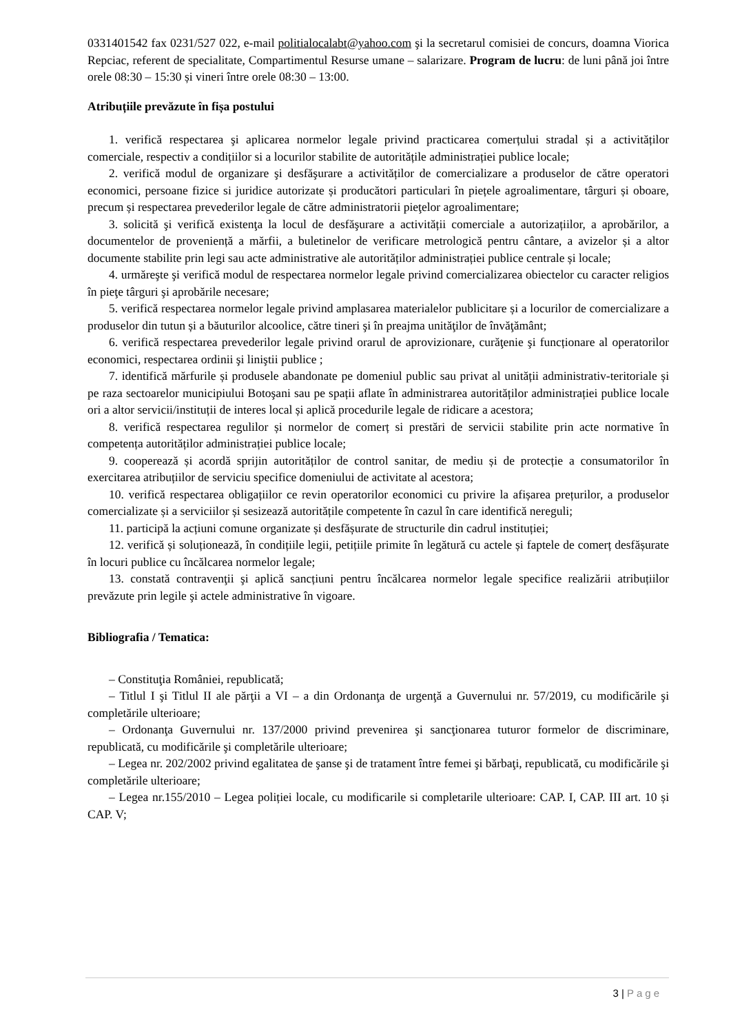0331401542 fax 0231/527 022, e-mail politialocalabt@yahoo.com şi la secretarul comisiei de concurs, doamna Viorica Repciac, referent de specialitate, Compartimentul Resurse umane – salarizare. Program de lucru: de luni până joi între orele 08:30 – 15:30 și vineri între orele 08:30 – 13:00.
Atribuțiile prevăzute în fișa postului
1. verifică respectarea şi aplicarea normelor legale privind practicarea comerțului stradal și a activităților comerciale, respectiv a condițiilor si a locurilor stabilite de autoritățile administrației publice locale;
2. verifică modul de organizare şi desfăşurare a activităților de comercializare a produselor de către operatori economici, persoane fizice si juridice autorizate și producători particulari în piețele agroalimentare, târguri și oboare, precum și respectarea prevederilor legale de către administratorii pieţelor agroalimentare;
3. solicită şi verifică existenţa la locul de desfăşurare a activității comerciale a autorizațiilor, a aprobărilor, a documentelor de proveniență a mărfii, a buletinelor de verificare metrologică pentru cântare, a avizelor și a altor documente stabilite prin legi sau acte administrative ale autorităților administrației publice centrale și locale;
4. urmăreşte şi verifică modul de respectarea normelor legale privind comercializarea obiectelor cu caracter religios în pieţe târguri şi aprobările necesare;
5. verifică respectarea normelor legale privind amplasarea materialelor publicitare și a locurilor de comercializare a produselor din tutun și a băuturilor alcoolice, către tineri şi în preajma unităţilor de învăţământ;
6. verifică respectarea prevederilor legale privind orarul de aprovizionare, curăţenie şi funcționare al operatorilor economici, respectarea ordinii şi liniştii publice ;
7. identifică mărfurile și produsele abandonate pe domeniul public sau privat al unității administrativ-teritoriale și pe raza sectoarelor municipiului Botoşani sau pe spații aflate în administrarea autorităților administrației publice locale ori a altor servicii/instituții de interes local și aplică procedurile legale de ridicare a acestora;
8. verifică respectarea regulilor și normelor de comerț si prestări de servicii stabilite prin acte normative în competența autorităților administrației publice locale;
9. cooperează și acordă sprijin autorităților de control sanitar, de mediu și de protecție a consumatorilor în exercitarea atribuțiilor de serviciu specifice domeniului de activitate al acestora;
10. verifică respectarea obligațiilor ce revin operatorilor economici cu privire la afișarea prețurilor, a produselor comercializate și a serviciilor și sesizează autoritățile competente în cazul în care identifică nereguli;
11. participă la acțiuni comune organizate și desfășurate de structurile din cadrul instituției;
12. verifică și soluționează, în condițiile legii, petițiile primite în legătură cu actele și faptele de comerț desfășurate în locuri publice cu încălcarea normelor legale;
13. constată contravenţii şi aplică sancțiuni pentru încălcarea normelor legale specifice realizării atribuțiilor prevăzute prin legile şi actele administrative în vigoare.
Bibliografia / Tematica:
– Constituţia României, republicată;
– Titlul I şi Titlul II ale părţii a VI – a din Ordonanţa de urgenţă a Guvernului nr. 57/2019, cu modificările şi completările ulterioare;
– Ordonanţa Guvernului nr. 137/2000 privind prevenirea şi sancţionarea tuturor formelor de discriminare, republicată, cu modificările şi completările ulterioare;
– Legea nr. 202/2002 privind egalitatea de şanse şi de tratament între femei şi bărbaţi, republicată, cu modificările şi completările ulterioare;
– Legea nr.155/2010 – Legea poliției locale, cu modificarile si completarile ulterioare: CAP. I, CAP. III art. 10 și CAP. V;
3 | Page